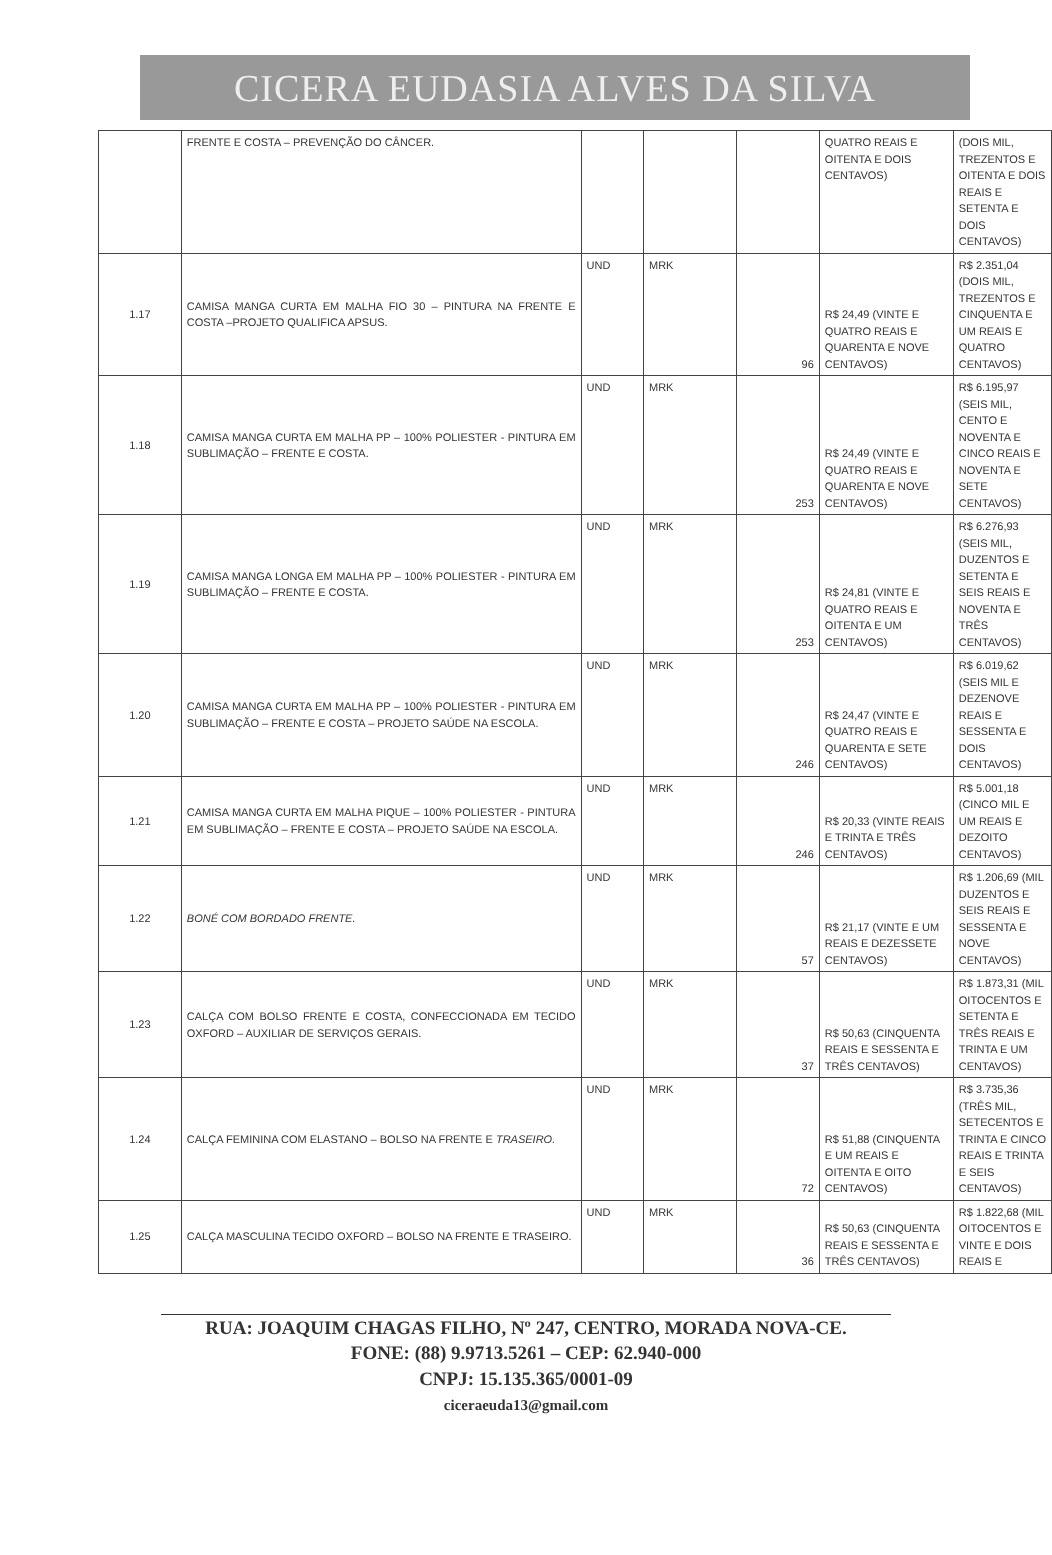CICERA EUDASIA ALVES DA SILVA
| | FRENTE E COSTA – PREVENÇÃO DO CÂNCER. | | | | QUATRO REAIS E OITENTA E DOIS CENTAVOS) | (DOIS MIL, TREZENTOS E OITENTA E DOIS REAIS E SETENTA E DOIS CENTAVOS) |
| 1.17 | CAMISA MANGA CURTA EM MALHA FIO 30 – PINTURA NA FRENTE E COSTA –PROJETO QUALIFICA APSUS. | UND | MRK | 96 | R$ 24,49 (VINTE E QUATRO REAIS E QUARENTA E NOVE CENTAVOS) | R$ 2.351,04 (DOIS MIL, TREZENTOS E CINQUENTA E UM REAIS E QUATRO CENTAVOS) |
| 1.18 | CAMISA MANGA CURTA EM MALHA PP – 100% POLIESTER - PINTURA EM SUBLIMAÇÃO – FRENTE E COSTA. | UND | MRK | 253 | R$ 24,49 (VINTE E QUATRO REAIS E QUARENTA E NOVE CENTAVOS) | R$ 6.195,97 (SEIS MIL, CENTO E NOVENTA E CINCO REAIS E NOVENTA E SETE CENTAVOS) |
| 1.19 | CAMISA MANGA LONGA EM MALHA PP – 100% POLIESTER - PINTURA EM SUBLIMAÇÃO – FRENTE E COSTA. | UND | MRK | 253 | R$ 24,81 (VINTE E QUATRO REAIS E OITENTA E UM CENTAVOS) | R$ 6.276,93 (SEIS MIL, DUZENTOS E SETENTA E SEIS REAIS E NOVENTA E TRÊS CENTAVOS) |
| 1.20 | CAMISA MANGA CURTA EM MALHA PP – 100% POLIESTER - PINTURA EM SUBLIMAÇÃO – FRENTE E COSTA – PROJETO SAÚDE NA ESCOLA. | UND | MRK | 246 | R$ 24,47 (VINTE E QUATRO REAIS E QUARENTA E SETE CENTAVOS) | R$ 6.019,62 (SEIS MIL E DEZENOVE REAIS E SESSENTA E DOIS CENTAVOS) |
| 1.21 | CAMISA MANGA CURTA EM MALHA PIQUE – 100% POLIESTER - PINTURA EM SUBLIMAÇÃO – FRENTE E COSTA – PROJETO SAÚDE NA ESCOLA. | UND | MRK | 246 | R$ 20,33 (VINTE REAIS E TRINTA E TRÊS CENTAVOS) | R$ 5.001,18 (CINCO MIL E UM REAIS E DEZOITO CENTAVOS) |
| 1.22 | BONÉ COM BORDADO FRENTE. | UND | MRK | 57 | R$ 21,17 (VINTE E UM REAIS E DEZESSETE CENTAVOS) | R$ 1.206,69 (MIL DUZENTOS E SEIS REAIS E SESSENTA E NOVE CENTAVOS) |
| 1.23 | CALÇA COM BOLSO FRENTE E COSTA, CONFECCIONADA EM TECIDO OXFORD – AUXILIAR DE SERVIÇOS GERAIS. | UND | MRK | 37 | R$ 50,63 (CINQUENTA REAIS E SESSENTA E TRÊS CENTAVOS) | R$ 1.873,31 (MIL OITOCENTOS E SETENTA E TRÊS REAIS E TRINTA E UM CENTAVOS) |
| 1.24 | CALÇA FEMININA COM ELASTANO – BOLSO NA FRENTE E TRASEIRO. | UND | MRK | 72 | R$ 51,88 (CINQUENTA E UM REAIS E OITENTA E OITO CENTAVOS) | R$ 3.735,36 (TRÊS MIL, SETECENTOS E TRINTA E CINCO REAIS E TRINTA E SEIS CENTAVOS) |
| 1.25 | CALÇA MASCULINA TECIDO OXFORD – BOLSO NA FRENTE E TRASEIRO. | UND | MRK | 36 | R$ 50,63 (CINQUENTA REAIS E SESSENTA E TRÊS CENTAVOS) | R$ 1.822,68 (MIL OITOCENTOS E VINTE E DOIS REAIS E |
RUA: JOAQUIM CHAGAS FILHO, Nº 247, CENTRO, MORADA NOVA-CE.
FONE: (88) 9.9713.5261 – CEP: 62.940-000
CNPJ: 15.135.365/0001-09
ciceraeuda13@gmail.com